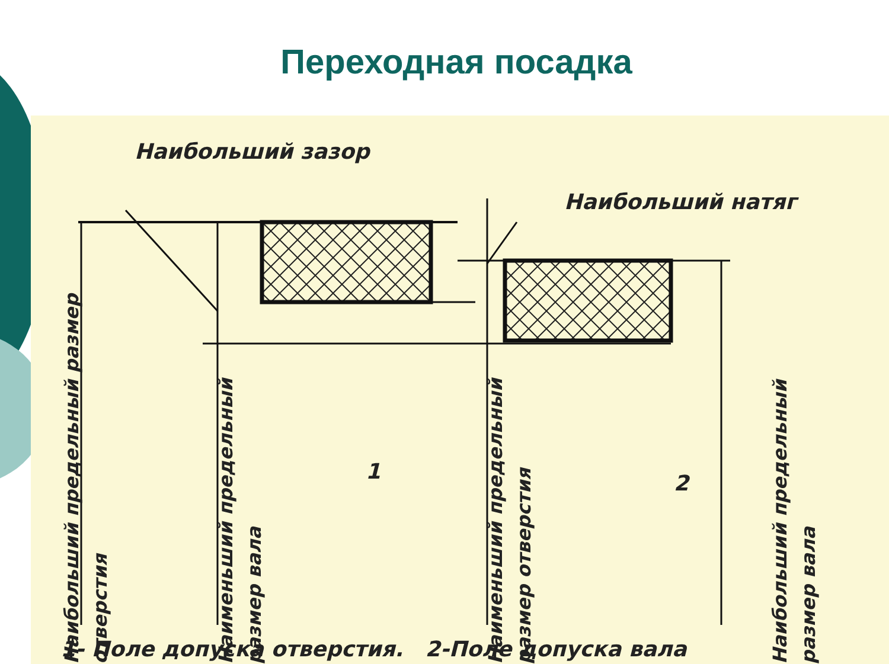Переходная посадка
Наибольший зазор
Наибольший натяг
Наибольший предельный размер отверстия
Наименьший предельный размер вала
1
Наименьший предельный размер отверстия
2
Наибольший предельный размер вала
1- Поле допуска отверстия. 2-Поле допуска вала